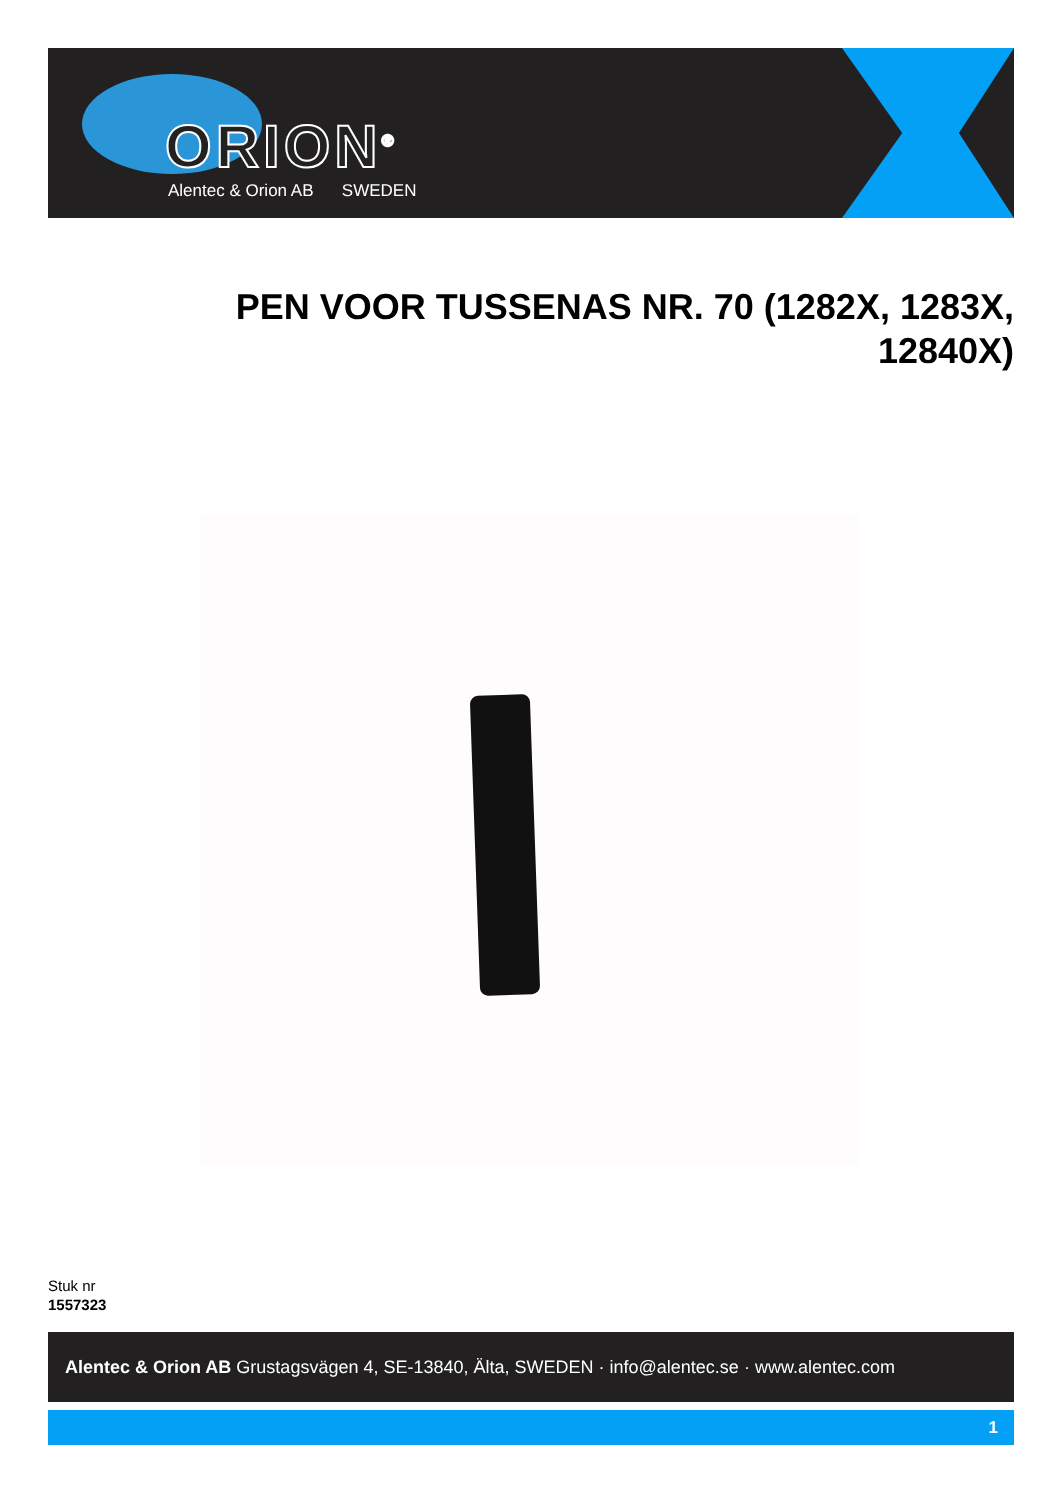ORION<sup>®</sup>
Alentec & Orion AB SWEDEN
PEN VOOR TUSSENAS NR. 70 (1282X, 1283X, 12840X)
Stuk nr
1557323
Alentec & Orion AB Grustagsvägen 4, SE-13840, Älta, SWEDEN · info@alentec.se · www.alentec.com
1